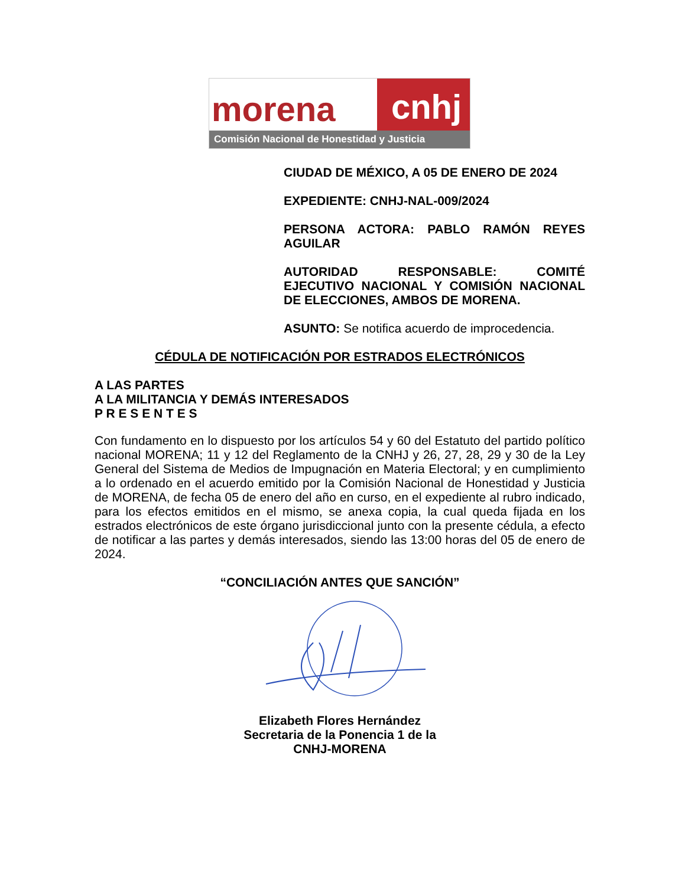morena
cnhj
Comisión Nacional de Honestidad y Justicia
CIUDAD DE MÉXICO, A 05 DE ENERO DE 2024
EXPEDIENTE: CNHJ-NAL-009/2024
PERSONA ACTORA: PABLO RAMÓN REYES AGUILAR
AUTORIDAD RESPONSABLE: COMITÉ EJECUTIVO NACIONAL Y COMISIÓN NACIONAL DE ELECCIONES, AMBOS DE MORENA.
ASUNTO: Se notifica acuerdo de improcedencia.
CÉDULA DE NOTIFICACIÓN POR ESTRADOS ELECTRÓNICOS
A LAS PARTES
A LA MILITANCIA Y DEMÁS INTERESADOS
P R E S E N T E S
Con fundamento en lo dispuesto por los artículos 54 y 60 del Estatuto del partido político nacional MORENA; 11 y 12 del Reglamento de la CNHJ y 26, 27, 28, 29 y 30 de la Ley General del Sistema de Medios de Impugnación en Materia Electoral; y en cumplimiento a lo ordenado en el acuerdo emitido por la Comisión Nacional de Honestidad y Justicia de MORENA, de fecha 05 de enero del año en curso, en el expediente al rubro indicado, para los efectos emitidos en el mismo, se anexa copia, la cual queda fijada en los estrados electrónicos de este órgano jurisdiccional junto con la presente cédula, a efecto de notificar a las partes y demás interesados, siendo las 13:00 horas del 05 de enero de 2024.
“CONCILIACIÓN ANTES QUE SANCIÓN”
Elizabeth Flores Hernández
Secretaria de la Ponencia 1 de la
CNHJ-MORENA